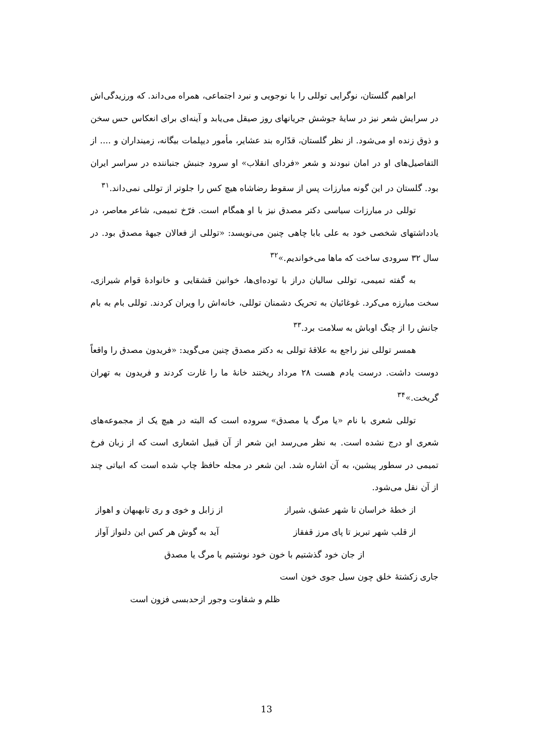ابراهیم گلستان، نوگرایی توللی را با نوجویی و نبرد اجتماعی، همراه می‌داند. که ورزیدگی‌اش در سرایش شعر نیز در سایهٔ جوشش جریانهای روز صیقل می‌یابد و آینه‌ای برای انعکاس حس سخن و ذوق زنده او می‌شود. از نظر گلستان، قدّاره بند عشایر، مأمور دیپلمات بیگانه، زمینداران و .... از التفاصیل‌های او در امان نبودند و شعر «فردای انقلاب» او سرود جنبش جنباننده در سراسر ایران بود. گلستان در این گونه مبارزات پس از سقوط رضاشاه هیچ کس را جلوتر از توللی نمی‌داند.<sup>۳۱</sup>
توللی در مبارزات سیاسی دکتر مصدق نیز با او همگام است. فرّخ تمیمی، شاعر معاصر، در یادداشتهای شخصی خود به علی بابا چاهی چنین می‌نویسد: «توللی از فعالان جبههٔ مصدق بود. در سال ۳۲ سرودی ساخت که ماها می‌خواندیم.»<sup>۳۲</sup>
به گفته تمیمی، توللی سالیان دراز با توده‌ای‌ها، خوانین قشقایی و خانوادهٔ قوام شیرازی، سخت مبارزه می‌کرد. غوغائیان به تحریک دشمنان توللی، خانه‌اش را ویران کردند. توللی بام به بام جانش را از چنگ اوباش به سلامت برد.<sup>۳۳</sup>
همسر توللی نیز راجع به علاقهٔ توللی به دکتر مصدق چنین می‌گوید: «فریدون مصدق را واقعاً دوست داشت. درست یادم هست ۲۸ مرداد ریختند خانهٔ ما را غارت کردند و فریدون به تهران گریخت.»<sup>۳۴</sup>
توللی شعری با نام «یا مرگ یا مصدق» سروده است که البته در هیچ یک از مجموعه‌های شعری او درج نشده است. به نظر می‌رسد این شعر از آن قبیل اشعاری است که از زبان فرخ تمیمی در سطور پیشین، به آن اشاره شد. این شعر در مجله حافظ چاپ شده است که ابیاتی چند از آن نقل می‌شود.
از خطهٔ خراسان تا شهر عشق، شیراز از زابل و خوی و ری تابهبهان و اهواز
از قلب شهر تبریز تا پای مرز قفقاز آید به گوش هر کس این دلنواز آواز
از جان خود گذشتیم با خون خود نوشتیم یا مرگ یا مصدق
جاری زکشتهٔ خلق چون سیل جوی خون است
ظلم و شقاوت وجور ازحدبسی فزون است
13